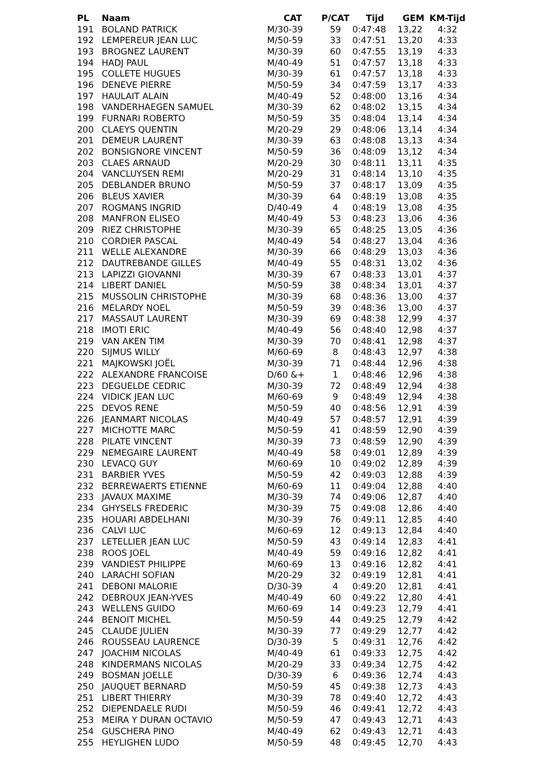| PL | Naam | CAT | P/CAT | Tijd | GEM | KM-Tijd |
| --- | --- | --- | --- | --- | --- | --- |
| 191 | BOLAND PATRICK | M/30-39 | 59 | 0:47:48 | 13,22 | 4:32 |
| 192 | LEMPEREUR JEAN LUC | M/50-59 | 33 | 0:47:51 | 13,20 | 4:33 |
| 193 | BROGNEZ LAURENT | M/30-39 | 60 | 0:47:55 | 13,19 | 4:33 |
| 194 | HADJ PAUL | M/40-49 | 51 | 0:47:57 | 13,18 | 4:33 |
| 195 | COLLETE HUGUES | M/30-39 | 61 | 0:47:57 | 13,18 | 4:33 |
| 196 | DENEVE PIERRE | M/50-59 | 34 | 0:47:59 | 13,17 | 4:33 |
| 197 | HAULAIT ALAIN | M/40-49 | 52 | 0:48:00 | 13,16 | 4:34 |
| 198 | VANDERHAEGEN SAMUEL | M/30-39 | 62 | 0:48:02 | 13,15 | 4:34 |
| 199 | FURNARI ROBERTO | M/50-59 | 35 | 0:48:04 | 13,14 | 4:34 |
| 200 | CLAEYS QUENTIN | M/20-29 | 29 | 0:48:06 | 13,14 | 4:34 |
| 201 | DEMEUR LAURENT | M/30-39 | 63 | 0:48:08 | 13,13 | 4:34 |
| 202 | BONSIGNORE VINCENT | M/50-59 | 36 | 0:48:09 | 13,12 | 4:34 |
| 203 | CLAES ARNAUD | M/20-29 | 30 | 0:48:11 | 13,11 | 4:35 |
| 204 | VANCLUYSEN REMI | M/20-29 | 31 | 0:48:14 | 13,10 | 4:35 |
| 205 | DEBLANDER BRUNO | M/50-59 | 37 | 0:48:17 | 13,09 | 4:35 |
| 206 | BLEUS XAVIER | M/30-39 | 64 | 0:48:19 | 13,08 | 4:35 |
| 207 | ROGMANS INGRID | D/40-49 | 4 | 0:48:19 | 13,08 | 4:35 |
| 208 | MANFRON ELISEO | M/40-49 | 53 | 0:48:23 | 13,06 | 4:36 |
| 209 | RIEZ CHRISTOPHE | M/30-39 | 65 | 0:48:25 | 13,05 | 4:36 |
| 210 | CORDIER PASCAL | M/40-49 | 54 | 0:48:27 | 13,04 | 4:36 |
| 211 | WELLE ALEXANDRE | M/30-39 | 66 | 0:48:29 | 13,03 | 4:36 |
| 212 | DAUTREBANDE GILLES | M/40-49 | 55 | 0:48:31 | 13,02 | 4:36 |
| 213 | LAPIZZI GIOVANNI | M/30-39 | 67 | 0:48:33 | 13,01 | 4:37 |
| 214 | LIBERT DANIEL | M/50-59 | 38 | 0:48:34 | 13,01 | 4:37 |
| 215 | MUSSOLIN CHRISTOPHE | M/30-39 | 68 | 0:48:36 | 13,00 | 4:37 |
| 216 | MELARDY NOEL | M/50-59 | 39 | 0:48:36 | 13,00 | 4:37 |
| 217 | MASSAUT LAURENT | M/30-39 | 69 | 0:48:38 | 12,99 | 4:37 |
| 218 | IMOTI ERIC | M/40-49 | 56 | 0:48:40 | 12,98 | 4:37 |
| 219 | VAN AKEN TIM | M/30-39 | 70 | 0:48:41 | 12,98 | 4:37 |
| 220 | SIJMUS WILLY | M/60-69 | 8 | 0:48:43 | 12,97 | 4:38 |
| 221 | MAJKOWSKI JOËL | M/30-39 | 71 | 0:48:44 | 12,96 | 4:38 |
| 222 | ALEXANDRE FRANCOISE | D/60 &+ | 1 | 0:48:46 | 12,96 | 4:38 |
| 223 | DEGUELDE CEDRIC | M/30-39 | 72 | 0:48:49 | 12,94 | 4:38 |
| 224 | VIDICK JEAN LUC | M/60-69 | 9 | 0:48:49 | 12,94 | 4:38 |
| 225 | DEVOS RENE | M/50-59 | 40 | 0:48:56 | 12,91 | 4:39 |
| 226 | JEANMART NICOLAS | M/40-49 | 57 | 0:48:57 | 12,91 | 4:39 |
| 227 | MICHOTTE MARC | M/50-59 | 41 | 0:48:59 | 12,90 | 4:39 |
| 228 | PILATE VINCENT | M/30-39 | 73 | 0:48:59 | 12,90 | 4:39 |
| 229 | NEMEGAIRE LAURENT | M/40-49 | 58 | 0:49:01 | 12,89 | 4:39 |
| 230 | LEVACQ GUY | M/60-69 | 10 | 0:49:02 | 12,89 | 4:39 |
| 231 | BARBIER YVES | M/50-59 | 42 | 0:49:03 | 12,88 | 4:39 |
| 232 | BERREWAERTS ETIENNE | M/60-69 | 11 | 0:49:04 | 12,88 | 4:40 |
| 233 | JAVAUX MAXIME | M/30-39 | 74 | 0:49:06 | 12,87 | 4:40 |
| 234 | GHYSELS FREDERIC | M/30-39 | 75 | 0:49:08 | 12,86 | 4:40 |
| 235 | HOUARI ABDELHANI | M/30-39 | 76 | 0:49:11 | 12,85 | 4:40 |
| 236 | CALVI LUC | M/60-69 | 12 | 0:49:13 | 12,84 | 4:40 |
| 237 | LETELLIER JEAN LUC | M/50-59 | 43 | 0:49:14 | 12,83 | 4:41 |
| 238 | ROOS JOEL | M/40-49 | 59 | 0:49:16 | 12,82 | 4:41 |
| 239 | VANDIEST PHILIPPE | M/60-69 | 13 | 0:49:16 | 12,82 | 4:41 |
| 240 | LARACHI SOFIAN | M/20-29 | 32 | 0:49:19 | 12,81 | 4:41 |
| 241 | DEBONI MALORIE | D/30-39 | 4 | 0:49:20 | 12,81 | 4:41 |
| 242 | DEBROUX JEAN-YVES | M/40-49 | 60 | 0:49:22 | 12,80 | 4:41 |
| 243 | WELLENS GUIDO | M/60-69 | 14 | 0:49:23 | 12,79 | 4:41 |
| 244 | BENOIT MICHEL | M/50-59 | 44 | 0:49:25 | 12,79 | 4:42 |
| 245 | CLAUDE JULIEN | M/30-39 | 77 | 0:49:29 | 12,77 | 4:42 |
| 246 | ROUSSEAU LAURENCE | D/30-39 | 5 | 0:49:31 | 12,76 | 4:42 |
| 247 | JOACHIM NICOLAS | M/40-49 | 61 | 0:49:33 | 12,75 | 4:42 |
| 248 | KINDERMANS NICOLAS | M/20-29 | 33 | 0:49:34 | 12,75 | 4:42 |
| 249 | BOSMAN JOELLE | D/30-39 | 6 | 0:49:36 | 12,74 | 4:43 |
| 250 | JAUQUET BERNARD | M/50-59 | 45 | 0:49:38 | 12,73 | 4:43 |
| 251 | LIBERT THIERRY | M/30-39 | 78 | 0:49:40 | 12,72 | 4:43 |
| 252 | DIEPENDAELE RUDI | M/50-59 | 46 | 0:49:41 | 12,72 | 4:43 |
| 253 | MEIRA Y DURAN OCTAVIO | M/50-59 | 47 | 0:49:43 | 12,71 | 4:43 |
| 254 | GUSCHERA PINO | M/40-49 | 62 | 0:49:43 | 12,71 | 4:43 |
| 255 | HEYLIGHEN LUDO | M/50-59 | 48 | 0:49:45 | 12,70 | 4:43 |